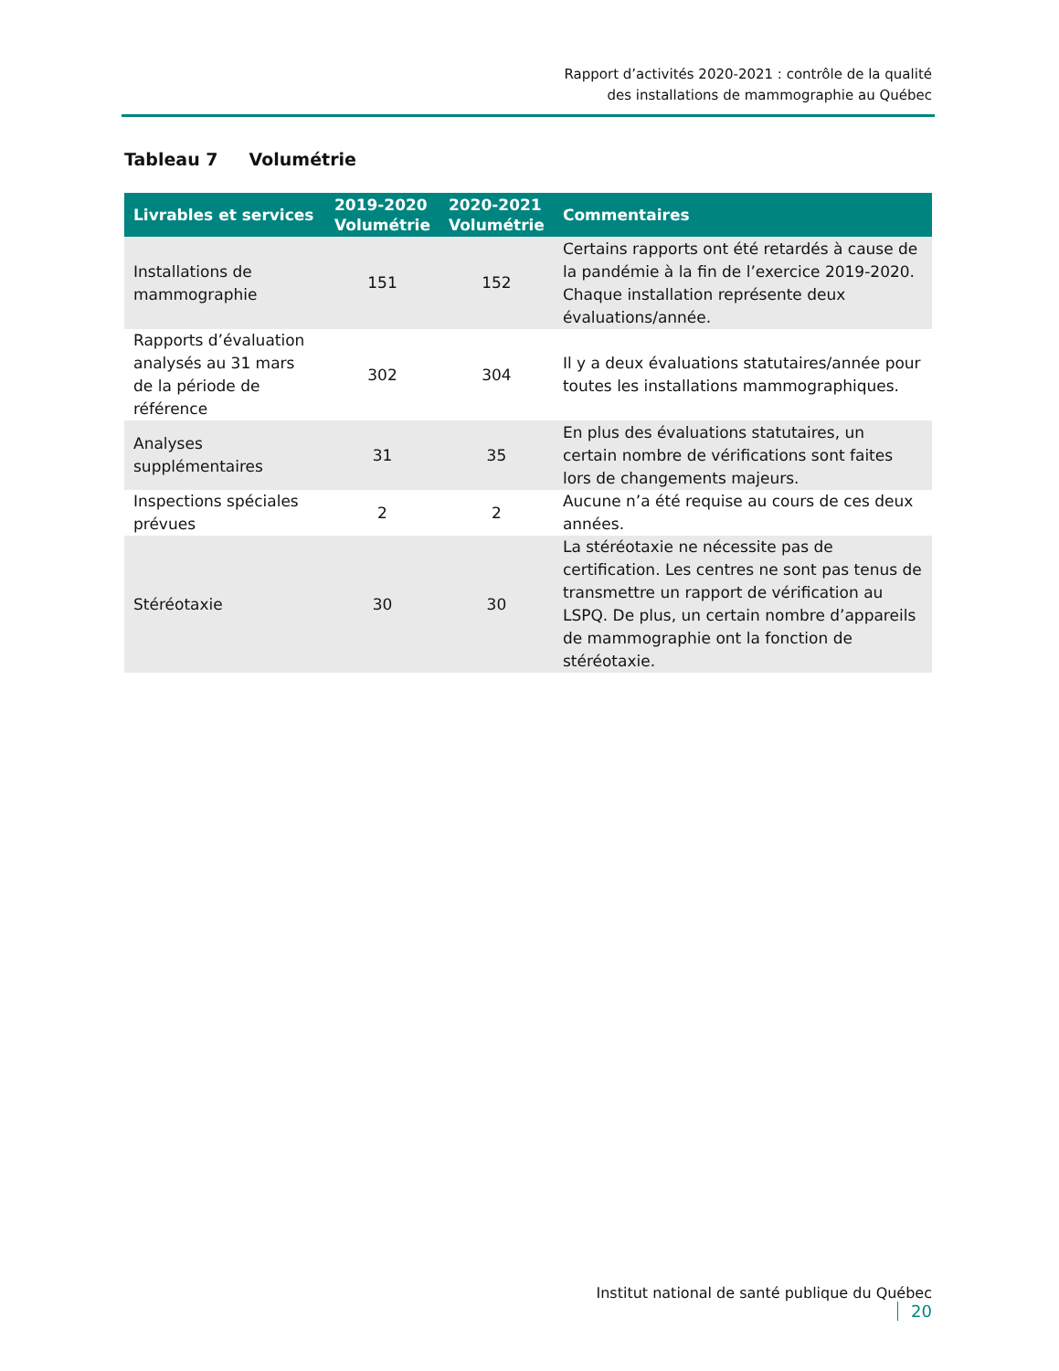Rapport d’activités 2020-2021 : contrôle de la qualité
des installations de mammographie au Québec
Tableau 7 Volumétrie
| Livrables et services | 2019-2020 Volumétrie | 2020-2021 Volumétrie | Commentaires |
| --- | --- | --- | --- |
| Installations de mammographie | 151 | 152 | Certains rapports ont été retardés à cause de la pandémie à la fin de l’exercice 2019-2020. Chaque installation représente deux évaluations/année. |
| Rapports d’évaluation analysés au 31 mars de la période de référence | 302 | 304 | Il y a deux évaluations statutaires/année pour toutes les installations mammographiques. |
| Analyses supplémentaires | 31 | 35 | En plus des évaluations statutaires, un certain nombre de vérifications sont faites lors de changements majeurs. |
| Inspections spéciales prévues | 2 | 2 | Aucune n’a été requise au cours de ces deux années. |
| Stéréotaxie | 30 | 30 | La stéréotaxie ne nécessite pas de certification. Les centres ne sont pas tenus de transmettre un rapport de vérification au LSPQ. De plus, un certain nombre d’appareils de mammographie ont la fonction de stéréotaxie. |
Institut national de santé publique du Québec 20